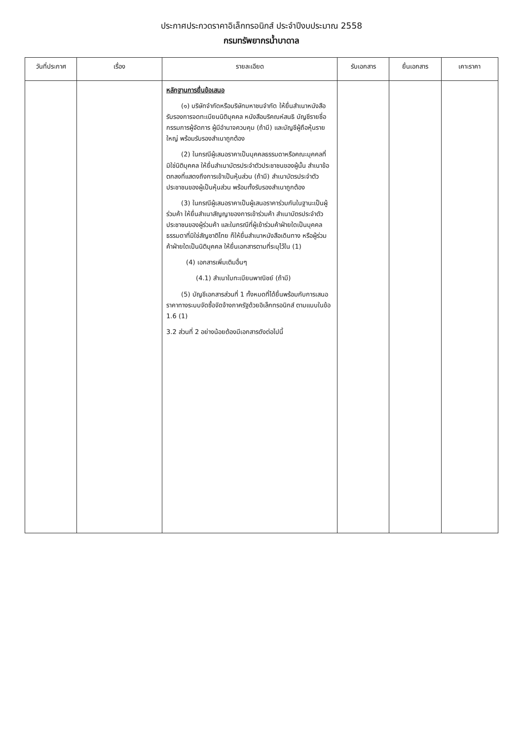ประกาศประกวดราคาอิเล็กทรอนิกส์ ประจำปีงบประมาณ 2558
กรมทรัพยากรน้ำบาดาล
| วันที่ประกาศ | เรื่อง | รายละเอียด | รับเอกสาร | ยื่นเอกสาร | เคาะราคา |
| --- | --- | --- | --- | --- | --- |
| | | หลักฐานการยื่นข้อเสนอ (๑) บริษัทจำกัดหรือบริษัทมหาชนจำกัด ให้ยื่นสำเนาหนังสือรับรองการจดทะเบียนนิติบุคคล หนังสือบริคณห์สนธิ บัญชีรายชื่อกรรมการผู้จัดการ ผู้มีอำนาจควบคุม (ถ้ามี) และบัญชีผู้ถือหุ้นรายใหญ่ พร้อมรับรองสำเนาถูกต้อง (2) ในกรณีผู้เสนอราคาเป็นบุคคลธรรมดาหรือคณะบุคคลที่มิใช่นิติบุคคล ให้ยื่นสำเนาบัตรประจำตัวประชาชนของผู้นั้น สำเนาข้อตกลงที่แสดงถึงการเข้าเป็นหุ้นส่วน (ถ้ามี) สำเนาบัตรประจำตัวประชาชนของผู้เป็นหุ้นส่วน พร้อมทั้งรับรองสำเนาถูกต้อง (3) ในกรณีผู้เสนอราคาเป็นผู้เสนอราคาร่วมกันในฐานะเป็นผู้ร่วมค้า ให้ยื่นสำเนาสัญญาของการเข้าร่วมค้า สำเนาบัตรประจำตัวประชาชนของผู้ร่วมค้า และในกรณีที่ผู้เข้าร่วมค้าฝ่ายใดเป็นบุคคลธรรมดาที่มิใช่สัญชาติไทย ก็ให้ยื่นสำเนาหนังสือเดินทาง หรือผู้ร่วมค้าฝ่ายใดเป็นนิติบุคคล ให้ยื่นเอกสารตามที่ระบุไว้ใน (1) (4) เอกสารเพิ่มเติมอื่นๆ (4.1) สำเนาใบทะเบียนพาณิชย์ (ถ้ามี) (5) บัญชีเอกสารส่วนที่ 1 ทั้งหมดที่ได้ยื่นพร้อมกับการเสนอราคาทางระบบจัดซื้อจัดจ้างภาครัฐด้วยอิเล็กทรอนิกส์ ตามแบบในข้อ 1.6 (1) 3.2 ส่วนที่ 2 อย่างน้อยต้องมีเอกสารดังต่อไปนี้ | | | |